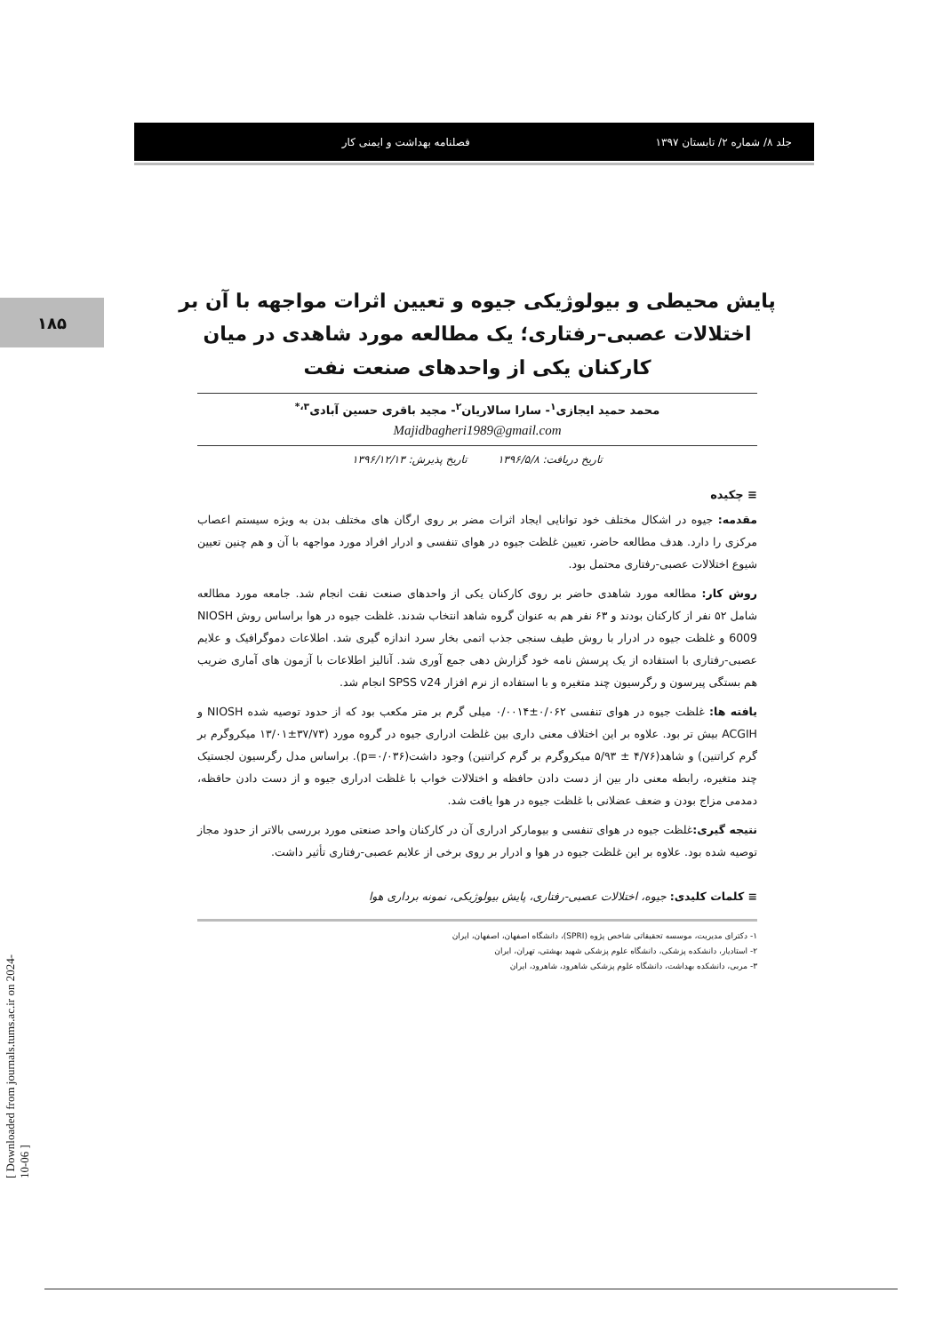جلد ۸/ شماره ۲/ تابستان ۱۳۹۷ فصلنامه بهداشت و ایمنی کار
۱۸۵
[ Downloaded from journals.tums.ac.ir on 2024-10-06 ]
پایش محیطی و بیولوژیکی جیوه و تعیین اثرات مواجهه با آن بر اختلالات عصبی–رفتاری؛ یک مطالعه مورد شاهدی در میان کارکنان یکی از واحدهای صنعت نفت
محمد حمید ایجازی<sup>۱</sup>- سارا سالاریان<sup>۲</sup>- مجید باقری حسین آبادی<sup>۳،*</sup>
Majidbagheri1989@gmail.com
تاریخ دریافت: ۱۳۹۶/۵/۸ تاریخ پذیرش: ۱۳۹۶/۱۲/۱۳
≡ چکیده
مقدمه: جیوه در اشکال مختلف خود توانایی ایجاد اثرات مضر بر روی ارگان های مختلف بدن به ویژه سیستم اعصاب مرکزی را دارد. هدف مطالعه حاضر، تعیین غلظت جیوه در هوای تنفسی و ادرار افراد مورد مواجهه با آن و هم چنین تعیین شیوع اختلالات عصبی-رفتاری محتمل بود.
روش کار: مطالعه مورد شاهدی حاضر بر روی کارکنان یکی از واحدهای صنعت نفت انجام شد. جامعه مورد مطالعه شامل ۵۲ نفر از کارکنان بودند و ۶۳ نفر هم به عنوان گروه شاهد انتخاب شدند. غلظت جیوه در هوا براساس روش NIOSH 6009 و غلظت جیوه در ادرار با روش طیف سنجی جذب اتمی بخار سرد اندازه گیری شد. اطلاعات دموگرافیک و علایم عصبی-رفتاری با استفاده از یک پرسش نامه خود گزارش دهی جمع آوری شد. آنالیز اطلاعات با آزمون های آماری ضریب هم بستگی پیرسون و رگرسیون چند متغیره و با استفاده از نرم افزار SPSS v24 انجام شد.
یافته ها: غلظت جیوه در هوای تنفسی ۰/۰۶۲±۰/۰۰۱۴ میلی گرم بر متر مکعب بود که از حدود توصیه شده NIOSH و ACGIH بیش تر بود. علاوه بر این اختلاف معنی داری بین غلظت ادراری جیوه در گروه مورد (۳۷/۷۳±۱۳/۰۱ میکروگرم بر گرم کراتنین) و شاهد(۴/۷۶ ± ۵/۹۳ میکروگرم بر گرم کراتنین) وجود داشت(p=۰/۰۳۶). براساس مدل رگرسیون لجستیک چند متغیره، رابطه معنی دار بین از دست دادن حافظه و اختلالات خواب با غلظت ادراری جیوه و از دست دادن حافظه، دمدمی مزاج بودن و ضعف عضلانی با غلظت جیوه در هوا یافت شد.
نتیجه گیری: غلظت جیوه در هوای تنفسی و بیومارکر ادراری آن در کارکنان واحد صنعتی مورد بررسی بالاتر از حدود مجاز توصیه شده بود. علاوه بر این غلظت جیوه در هوا و ادرار بر روی برخی از علایم عصبی-رفتاری تأثیر داشت.
≡ کلمات کلیدی: جیوه، اختلالات عصبی-رفتاری، پایش بیولوژیکی، نمونه برداری هوا
۱- دکترای مدیریت، موسسه تحقیقاتی شاخص پژوه (SPRI)، دانشگاه اصفهان، اصفهان، ایران
۲- استادیار، دانشکده پزشکی، دانشگاه علوم پزشکی شهید بهشتی، تهران، ایران
۳- مربی، دانشکده بهداشت، دانشگاه علوم پزشکی شاهرود، شاهرود، ایران